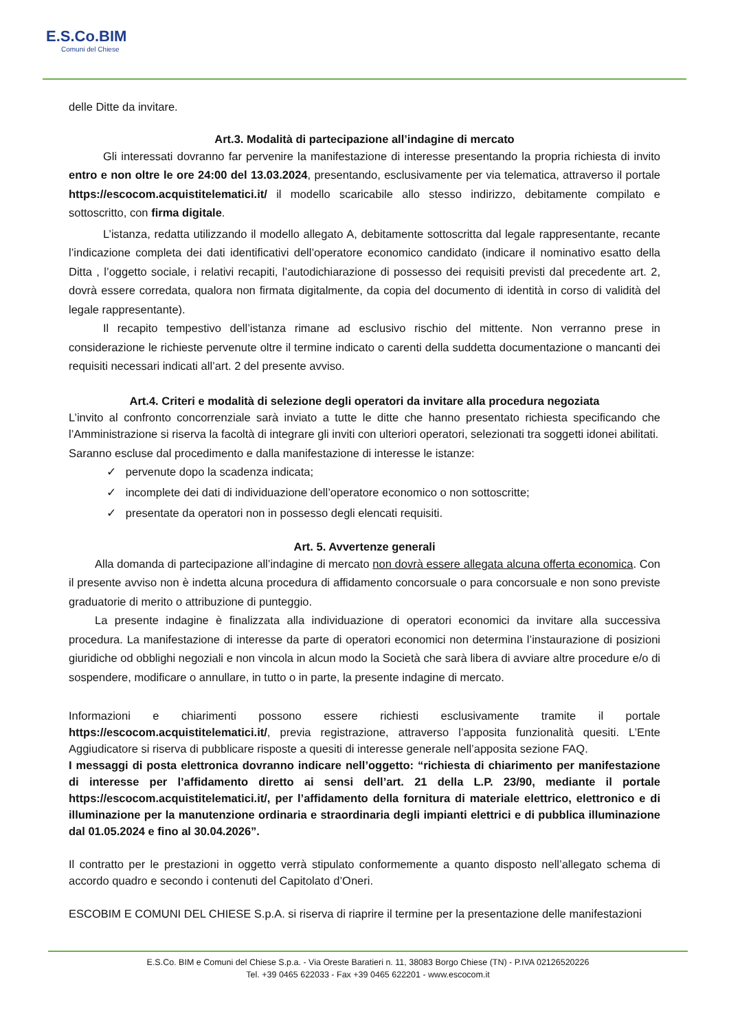E.S.Co.BIM
Comuni del Chiese
delle Ditte da invitare.
Art.3. Modalità di partecipazione all’indagine di mercato
Gli interessati dovranno far pervenire la manifestazione di interesse presentando la propria richiesta di invito entro e non oltre le ore 24:00 del 13.03.2024, presentando, esclusivamente per via telematica, attraverso il portale https://escocom.acquistitelematici.it/ il modello scaricabile allo stesso indirizzo, debitamente compilato e sottoscritto, con firma digitale.
L’istanza, redatta utilizzando il modello allegato A, debitamente sottoscritta dal legale rappresentante, recante l’indicazione completa dei dati identificativi dell’operatore economico candidato (indicare il nominativo esatto della Ditta , l’oggetto sociale, i relativi recapiti, l’autodichiarazione di possesso dei requisiti previsti dal precedente art. 2, dovrà essere corredata, qualora non firmata digitalmente, da copia del documento di identità in corso di validità del legale rappresentante).
Il recapito tempestivo dell’istanza rimane ad esclusivo rischio del mittente. Non verranno prese in considerazione le richieste pervenute oltre il termine indicato o carenti della suddetta documentazione o mancanti dei requisiti necessari indicati all’art. 2 del presente avviso.
Art.4. Criteri e modalità di selezione degli operatori da invitare alla procedura negoziata
L’invito al confronto concorrenziale sarà inviato a tutte le ditte che hanno presentato richiesta specificando che l’Amministrazione si riserva la facoltà di integrare gli inviti con ulteriori operatori, selezionati tra soggetti idonei abilitati.
Saranno escluse dal procedimento e dalla manifestazione di interesse le istanze:
✓ pervenute dopo la scadenza indicata;
✓ incomplete dei dati di individuazione dell’operatore economico o non sottoscritte;
✓ presentate da operatori non in possesso degli elencati requisiti.
Art. 5. Avvertenze generali
Alla domanda di partecipazione all’indagine di mercato non dovrà essere allegata alcuna offerta economica. Con il presente avviso non è indetta alcuna procedura di affidamento concorsuale o para concorsuale e non sono previste graduatorie di merito o attribuzione di punteggio.
La presente indagine è finalizzata alla individuazione di operatori economici da invitare alla successiva procedura. La manifestazione di interesse da parte di operatori economici non determina l’instaurazione di posizioni giuridiche od obblighi negoziali e non vincola in alcun modo la Società che sarà libera di avviare altre procedure e/o di sospendere, modificare o annullare, in tutto o in parte, la presente indagine di mercato.
Informazioni e chiarimenti possono essere richiesti esclusivamente tramite il portale https://escocom.acquistitelematici.it/, previa registrazione, attraverso l’apposita funzionalità quesiti. L’Ente Aggiudicatore si riserva di pubblicare risposte a quesiti di interesse generale nell’apposita sezione FAQ.
I messaggi di posta elettronica dovranno indicare nell’oggetto: “richiesta di chiarimento per manifestazione di interesse per l’affidamento diretto ai sensi dell’art. 21 della L.P. 23/90, mediante il portale https://escocom.acquistitelematici.it/, per l’affidamento della fornitura di materiale elettrico, elettronico e di illuminazione per la manutenzione ordinaria e straordinaria degli impianti elettrici e di pubblica illuminazione dal 01.05.2024 e fino al 30.04.2026”.
Il contratto per le prestazioni in oggetto verrà stipulato conformemente a quanto disposto nell’allegato schema di accordo quadro e secondo i contenuti del Capitolato d’Oneri.
ESCOBIM E COMUNI DEL CHIESE S.p.A. si riserva di riaprire il termine per la presentazione delle manifestazioni
E.S.Co. BIM e Comuni del Chiese S.p.a. - Via Oreste Baratieri n. 11, 38083 Borgo Chiese (TN) - P.IVA 02126520226
Tel. +39 0465 622033 - Fax +39 0465 622201 - www.escocom.it